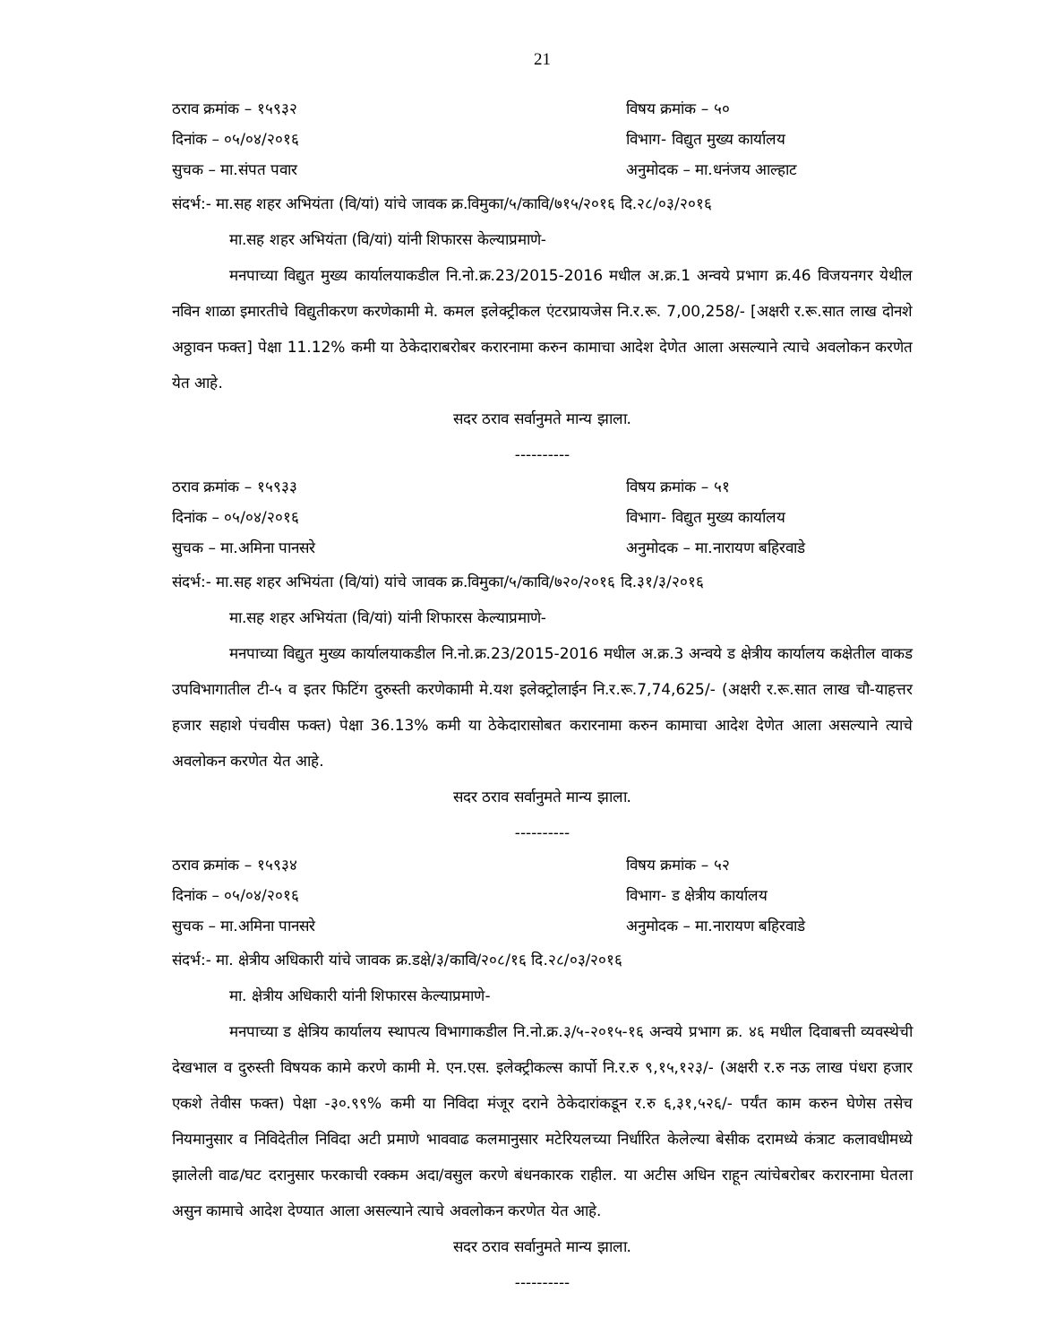21
ठराव क्रमांक – १५९३२ विषय क्रमांक – ५०
दिनांक – ०५/०४/२०१६ विभाग- विद्युत मुख्य कार्यालय
सुचक – मा.संपत पवार अनुमोदक – मा.धनंजय आल्हाट
संदर्भ:- मा.सह शहर अभियंता (वि/यां) यांचे जावक क्र.विमुका/५/कावि/७१५/२०१६ दि.२८/०३/२०१६
मा.सह शहर अभियंता (वि/यां) यांनी शिफारस केल्याप्रमाणे-
मनपाच्या विद्युत मुख्य कार्यालयाकडील नि.नो.क्र.23/2015-2016 मधील अ.क्र.1 अन्वये प्रभाग क्र.46 विजयनगर येथील नविन शाळा इमारतीचे विद्युतीकरण करणेकामी मे. कमल इलेक्ट्रीकल एंटरप्रायजेस नि.र.रू. 7,00,258/- [अक्षरी र.रू.सात लाख दोनशे अठ्ठावन फक्त] पेक्षा 11.12% कमी या ठेकेदाराबरोबर करारनामा करुन कामाचा आदेश देणेत आला असल्याने त्याचे अवलोकन करणेत येत आहे.
सदर ठराव सर्वानुमते मान्य झाला.
----------
ठराव क्रमांक – १५९३३ विषय क्रमांक – ५१
दिनांक – ०५/०४/२०१६ विभाग- विद्युत मुख्य कार्यालय
सुचक – मा.अमिना पानसरे अनुमोदक – मा.नारायण बहिरवाडे
संदर्भ:- मा.सह शहर अभियंता (वि/यां) यांचे जावक क्र.विमुका/५/कावि/७२०/२०१६ दि.३१/३/२०१६
मा.सह शहर अभियंता (वि/यां) यांनी शिफारस केल्याप्रमाणे-
मनपाच्या विद्युत मुख्य कार्यालयाकडील नि.नो.क्र.23/2015-2016 मधील अ.क्र.3 अन्वये ड क्षेत्रीय कार्यालय कक्षेतील वाकड उपविभागातील टी-५ व इतर फिटिंग दुरुस्ती करणेकामी मे.यश इलेक्ट्रोलाईन नि.र.रू.7,74,625/- (अक्षरी र.रू.सात लाख चौ-याहत्तर हजार सहाशे पंचवीस फक्त) पेक्षा 36.13% कमी या ठेकेदारासोबत करारनामा करुन कामाचा आदेश देणेत आला असल्याने त्याचे अवलोकन करणेत येत आहे.
सदर ठराव सर्वानुमते मान्य झाला.
----------
ठराव क्रमांक – १५९३४ विषय क्रमांक – ५२
दिनांक – ०५/०४/२०१६ विभाग- ड क्षेत्रीय कार्यालय
सुचक – मा.अमिना पानसरे अनुमोदक – मा.नारायण बहिरवाडे
संदर्भ:- मा. क्षेत्रीय अधिकारी यांचे जावक क्र.डक्षे/३/कावि/२०८/१६ दि.२८/०३/२०१६
मा. क्षेत्रीय अधिकारी यांनी शिफारस केल्याप्रमाणे-
मनपाच्या ड क्षेत्रिय कार्यालय स्थापत्य विभागाकडील नि.नो.क्र.३/५-२०१५-१६ अन्वये प्रभाग क्र. ४६ मधील दिवाबत्ती व्यवस्थेची देखभाल व दुरुस्ती विषयक कामे करणे कामी मे. एन.एस. इलेक्ट्रीकल्स कार्पो नि.र.रु ९,१५,१२३/- (अक्षरी र.रु नऊ लाख पंधरा हजार एकशे तेवीस फक्त) पेक्षा -३०.९९% कमी या निविदा मंजूर दराने ठेकेदारांकडून र.रु ६,३१,५२६/- पर्यंत काम करुन घेणेस तसेच नियमानुसार व निविदेतील निविदा अटी प्रमाणे भाववाढ कलमानुसार मटेरियलच्या निर्धारित केलेल्या बेसीक दरामध्ये कंत्राट कलावधीमध्ये झालेली वाढ/घट दरानुसार फरकाची रक्कम अदा/वसुल करणे बंधनकारक राहील. या अटीस अधिन राहून त्यांचेबरोबर करारनामा घेतला असुन कामाचे आदेश देण्यात आला असल्याने त्याचे अवलोकन करणेत येत आहे.
सदर ठराव सर्वानुमते मान्य झाला.
----------